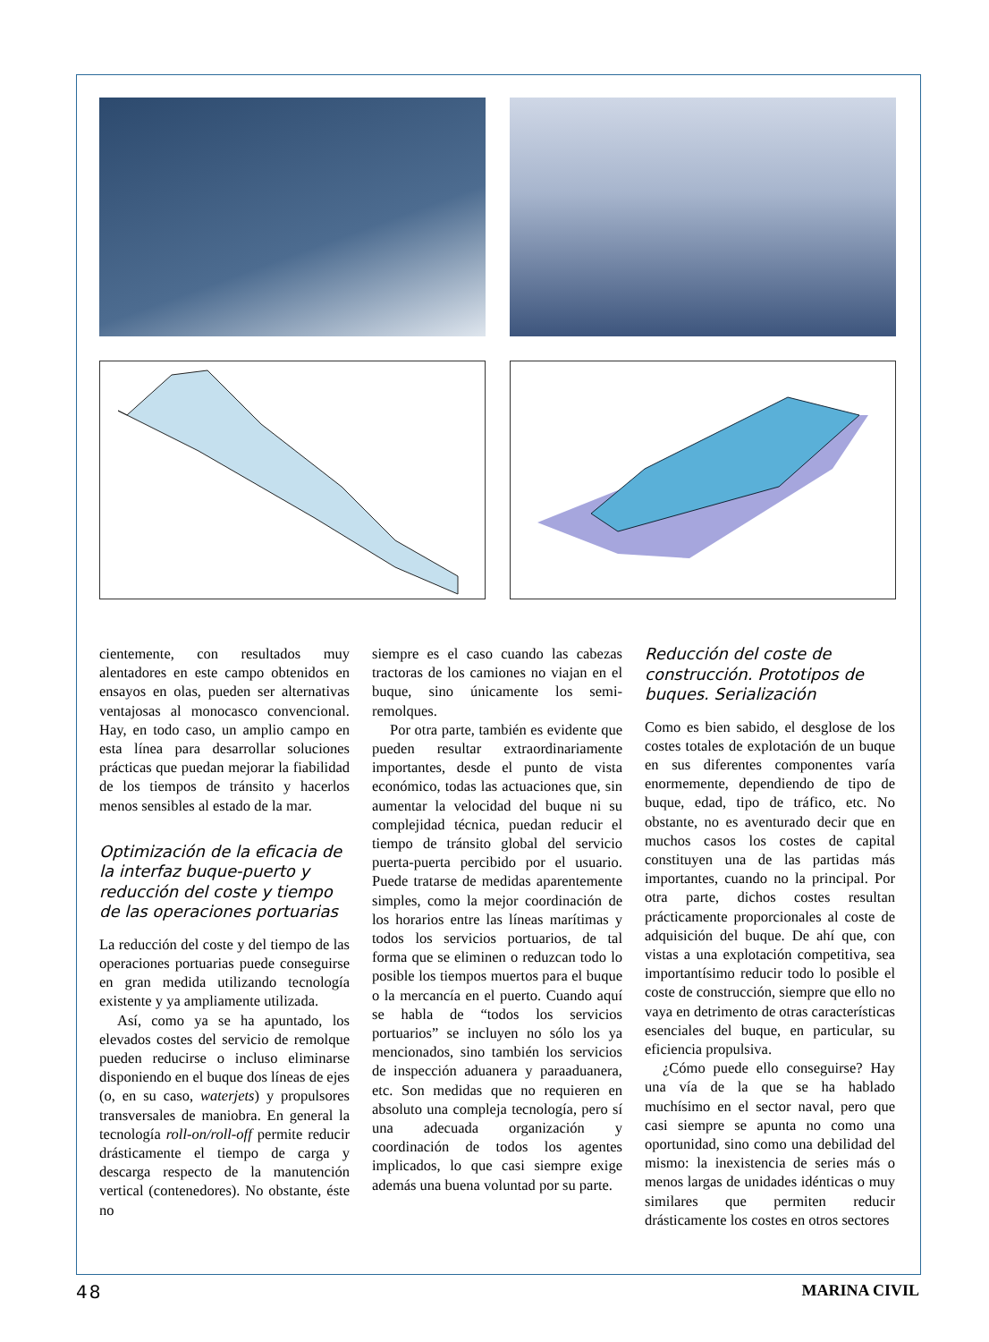cientemente, con resultados muy alentadores en este campo obtenidos en ensayos en olas, pueden ser alternativas ventajosas al monocasco convencional. Hay, en todo caso, un amplio campo en esta línea para desarrollar soluciones prácticas que puedan mejorar la fiabilidad de los tiempos de tránsito y hacerlos menos sensibles al estado de la mar.
Optimización de la eficacia de la interfaz buque-puerto y reducción del coste y tiempo de las operaciones portuarias
La reducción del coste y del tiempo de las operaciones portuarias puede conseguirse en gran medida utilizando tecnología existente y ya ampliamente utilizada.
Así, como ya se ha apuntado, los elevados costes del servicio de remolque pueden reducirse o incluso eliminarse disponiendo en el buque dos líneas de ejes (o, en su caso, waterjets) y propulsores transversales de maniobra. En general la tecnología roll-on/roll-off permite reducir drásticamente el tiempo de carga y descarga respecto de la manutención vertical (contenedores). No obstante, éste no
siempre es el caso cuando las cabezas tractoras de los camiones no viajan en el buque, sino únicamente los semi-remolques.
Por otra parte, también es evidente que pueden resultar extraordinariamente importantes, desde el punto de vista económico, todas las actuaciones que, sin aumentar la velocidad del buque ni su complejidad técnica, puedan reducir el tiempo de tránsito global del servicio puerta-puerta percibido por el usuario. Puede tratarse de medidas aparentemente simples, como la mejor coordinación de los horarios entre las líneas marítimas y todos los servicios portuarios, de tal forma que se eliminen o reduzcan todo lo posible los tiempos muertos para el buque o la mercancía en el puerto. Cuando aquí se habla de “todos los servicios portuarios” se incluyen no sólo los ya mencionados, sino también los servicios de inspección aduanera y paraaduanera, etc. Son medidas que no requieren en absoluto una compleja tecnología, pero sí una adecuada organización y coordinación de todos los agentes implicados, lo que casi siempre exige además una buena voluntad por su parte.
Reducción del coste de construcción. Prototipos de buques. Serialización
Como es bien sabido, el desglose de los costes totales de explotación de un buque en sus diferentes componentes varía enormemente, dependiendo de tipo de buque, edad, tipo de tráfico, etc. No obstante, no es aventurado decir que en muchos casos los costes de capital constituyen una de las partidas más importantes, cuando no la principal. Por otra parte, dichos costes resultan prácticamente proporcionales al coste de adquisición del buque. De ahí que, con vistas a una explotación competitiva, sea importantísimo reducir todo lo posible el coste de construcción, siempre que ello no vaya en detrimento de otras características esenciales del buque, en particular, su eficiencia propulsiva.
¿Cómo puede ello conseguirse? Hay una vía de la que se ha hablado muchísimo en el sector naval, pero que casi siempre se apunta no como una oportunidad, sino como una debilidad del mismo: la inexistencia de series más o menos largas de unidades idénticas o muy similares que permiten reducir drásticamente los costes en otros sectores
48 MARINA CIVIL